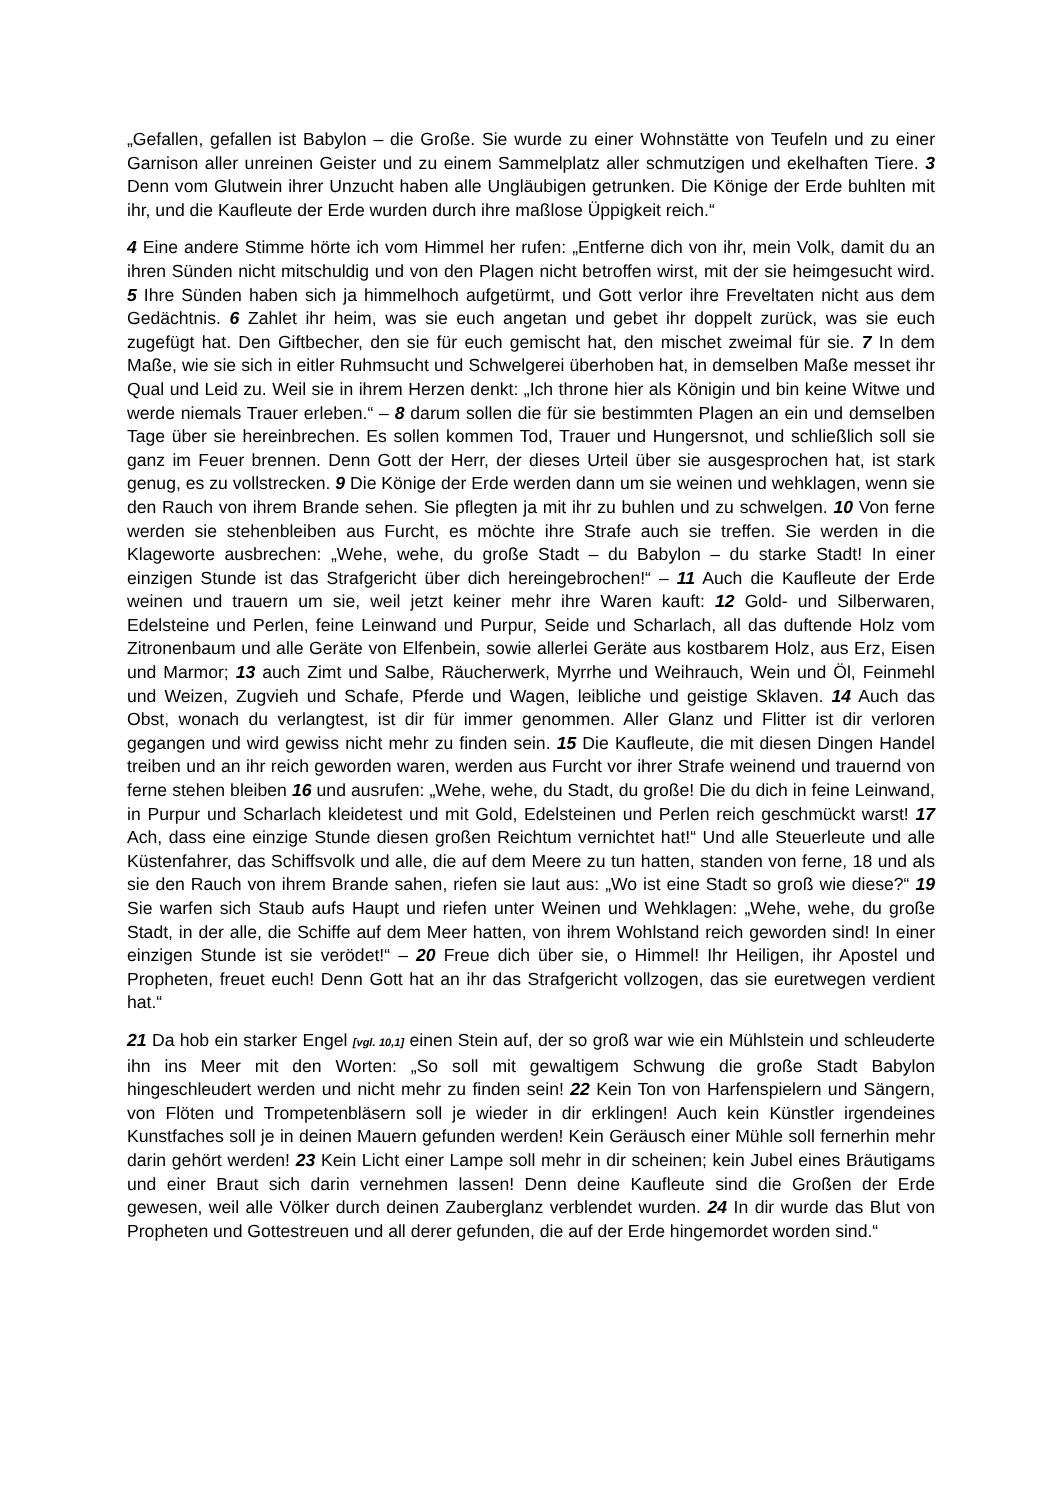„Gefallen, gefallen ist Babylon – die Große. Sie wurde zu einer Wohnstätte von Teufeln und zu einer Garnison aller unreinen Geister und zu einem Sammelplatz aller schmutzigen und ekelhaften Tiere. 3 Denn vom Glutwein ihrer Unzucht haben alle Ungläubigen getrunken. Die Könige der Erde buhlten mit ihr, und die Kaufleute der Erde wurden durch ihre maßlose Üppigkeit reich.“
4 Eine andere Stimme hörte ich vom Himmel her rufen: „Entferne dich von ihr, mein Volk, damit du an ihren Sünden nicht mitschuldig und von den Plagen nicht betroffen wirst, mit der sie heimgesucht wird. 5 Ihre Sünden haben sich ja himmelhoch aufgetürmt, und Gott verlor ihre Freveltaten nicht aus dem Gedächtnis. 6 Zahlet ihr heim, was sie euch angetan und gebet ihr doppelt zurück, was sie euch zugefügt hat. Den Giftbecher, den sie für euch gemischt hat, den mischet zweimal für sie. 7 In dem Maße, wie sie sich in eitler Ruhmsucht und Schwelgerei überhoben hat, in demselben Maße messet ihr Qual und Leid zu. Weil sie in ihrem Herzen denkt: „Ich throne hier als Königin und bin keine Witwe und werde niemals Trauer erleben.“ – 8 darum sollen die für sie bestimmten Plagen an ein und demselben Tage über sie hereinbrechen. Es sollen kommen Tod, Trauer und Hungersnot, und schließlich soll sie ganz im Feuer brennen. Denn Gott der Herr, der dieses Urteil über sie ausgesprochen hat, ist stark genug, es zu vollstrecken. 9 Die Könige der Erde werden dann um sie weinen und wehklagen, wenn sie den Rauch von ihrem Brande sehen. Sie pflegten ja mit ihr zu buhlen und zu schwelgen. 10 Von ferne werden sie stehenbleiben aus Furcht, es möchte ihre Strafe auch sie treffen. Sie werden in die Klageworte ausbrechen: „Wehe, wehe, du große Stadt – du Babylon – du starke Stadt! In einer einzigen Stunde ist das Strafgericht über dich hereingebrochen!“ – 11 Auch die Kaufleute der Erde weinen und trauern um sie, weil jetzt keiner mehr ihre Waren kauft: 12 Gold- und Silberwaren, Edelsteine und Perlen, feine Leinwand und Purpur, Seide und Scharlach, all das duftende Holz vom Zitronenbaum und alle Geräte von Elfenbein, sowie allerlei Geräte aus kostbarem Holz, aus Erz, Eisen und Marmor; 13 auch Zimt und Salbe, Räucherwerk, Myrrhe und Weihrauch, Wein und Öl, Feinmehl und Weizen, Zugvieh und Schafe, Pferde und Wagen, leibliche und geistige Sklaven. 14 Auch das Obst, wonach du verlangtest, ist dir für immer genommen. Aller Glanz und Flitter ist dir verloren gegangen und wird gewiss nicht mehr zu finden sein. 15 Die Kaufleute, die mit diesen Dingen Handel treiben und an ihr reich geworden waren, werden aus Furcht vor ihrer Strafe weinend und trauernd von ferne stehen bleiben 16 und ausrufen: „Wehe, wehe, du Stadt, du große! Die du dich in feine Leinwand, in Purpur und Scharlach kleidetest und mit Gold, Edelsteinen und Perlen reich geschmückt warst! 17 Ach, dass eine einzige Stunde diesen großen Reichtum vernichtet hat!“ Und alle Steuerleute und alle Küstenfahrer, das Schiffsvolk und alle, die auf dem Meere zu tun hatten, standen von ferne, 18 und als sie den Rauch von ihrem Brande sahen, riefen sie laut aus: „Wo ist eine Stadt so groß wie diese?“ 19 Sie warfen sich Staub aufs Haupt und riefen unter Weinen und Wehklagen: „Wehe, wehe, du große Stadt, in der alle, die Schiffe auf dem Meer hatten, von ihrem Wohlstand reich geworden sind! In einer einzigen Stunde ist sie verödet!“ – 20 Freue dich über sie, o Himmel! Ihr Heiligen, ihr Apostel und Propheten, freuet euch! Denn Gott hat an ihr das Strafgericht vollzogen, das sie euretwegen verdient hat.“
21 Da hob ein starker Engel [vgl. 10,1] einen Stein auf, der so groß war wie ein Mühlstein und schleuderte ihn ins Meer mit den Worten: „So soll mit gewaltigem Schwung die große Stadt Babylon hingeschleudert werden und nicht mehr zu finden sein! 22 Kein Ton von Harfenspielern und Sängern, von Flöten und Trompetenbläsern soll je wieder in dir erklingen! Auch kein Künstler irgendeines Kunstfaches soll je in deinen Mauern gefunden werden! Kein Geräusch einer Mühle soll fernerhin mehr darin gehört werden! 23 Kein Licht einer Lampe soll mehr in dir scheinen; kein Jubel eines Bräutigams und einer Braut sich darin vernehmen lassen! Denn deine Kaufleute sind die Großen der Erde gewesen, weil alle Völker durch deinen Zauberglanz verblendet wurden. 24 In dir wurde das Blut von Propheten und Gottestreuen und all derer gefunden, die auf der Erde hingemordet worden sind.“